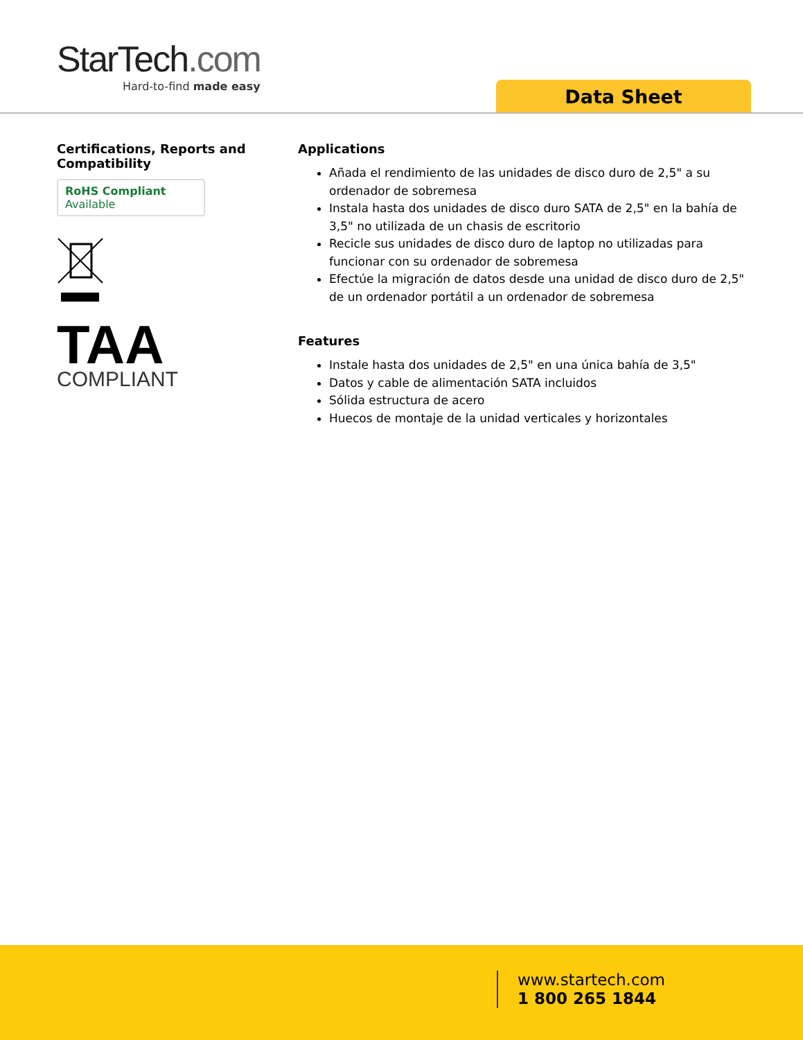StarTech.com
Hard-to-find made easy
Data Sheet
Certifications, Reports and Compatibility
RoHS Compliant
Available
TAA
COMPLIANT
Applications
Añada el rendimiento de las unidades de disco duro de 2,5" a su ordenador de sobremesa
Instala hasta dos unidades de disco duro SATA de 2,5" en la bahía de 3,5" no utilizada de un chasis de escritorio
Recicle sus unidades de disco duro de laptop no utilizadas para funcionar con su ordenador de sobremesa
Efectúe la migración de datos desde una unidad de disco duro de 2,5" de un ordenador portátil a un ordenador de sobremesa
Features
Instale hasta dos unidades de 2,5" en una única bahía de 3,5"
Datos y cable de alimentación SATA incluidos
Sólida estructura de acero
Huecos de montaje de la unidad verticales y horizontales
www.startech.com
1 800 265 1844